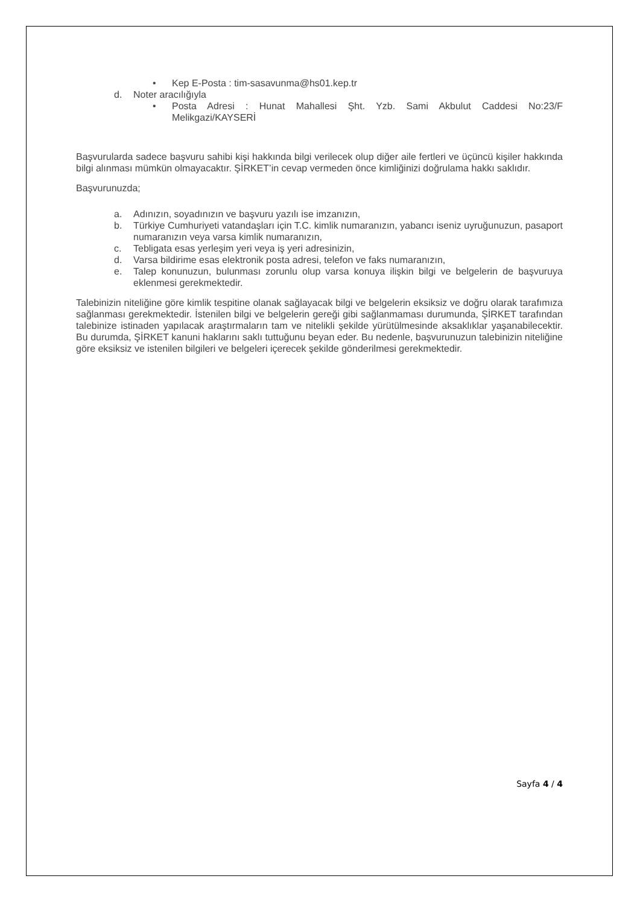• Kep E-Posta : tim-sasavunma@hs01.kep.tr
d. Noter aracılığıyla
• Posta Adresi : Hunat Mahallesi Şht. Yzb. Sami Akbulut Caddesi No:23/F Melikgazi/KAYSERİ
Başvurularda sadece başvuru sahibi kişi hakkında bilgi verilecek olup diğer aile fertleri ve üçüncü kişiler hakkında bilgi alınması mümkün olmayacaktır. ŞİRKET’in cevap vermeden önce kimliğinizi doğrulama hakkı saklıdır.
Başvurunuzda;
a. Adınızın, soyadınızın ve başvuru yazılı ise imzanızın,
b. Türkiye Cumhuriyeti vatandaşları için T.C. kimlik numaranızın, yabancı iseniz uyruğunuzun, pasaport numaranızın veya varsa kimlik numaranızın,
c. Tebligata esas yerleşim yeri veya iş yeri adresinizin,
d. Varsa bildirime esas elektronik posta adresi, telefon ve faks numaranızın,
e. Talep konunuzun, bulunması zorunlu olup varsa konuya ilişkin bilgi ve belgelerin de başvuruya eklenmesi gerekmektedir.
Talebinizin niteliğine göre kimlik tespitine olanak sağlayacak bilgi ve belgelerin eksiksiz ve doğru olarak tarafımıza sağlanması gerekmektedir. İstenilen bilgi ve belgelerin gereği gibi sağlanmaması durumunda, ŞİRKET tarafından talebinize istinaden yapılacak araştırmaların tam ve nitelikli şekilde yürütülmesinde aksaklıklar yaşanabilecektir. Bu durumda, ŞİRKET kanuni haklarını saklı tuttuğunu beyan eder. Bu nedenle, başvurunuzun talebinizin niteliğine göre eksiksiz ve istenilen bilgileri ve belgeleri içerecek şekilde gönderilmesi gerekmektedir.
Sayfa 4 / 4